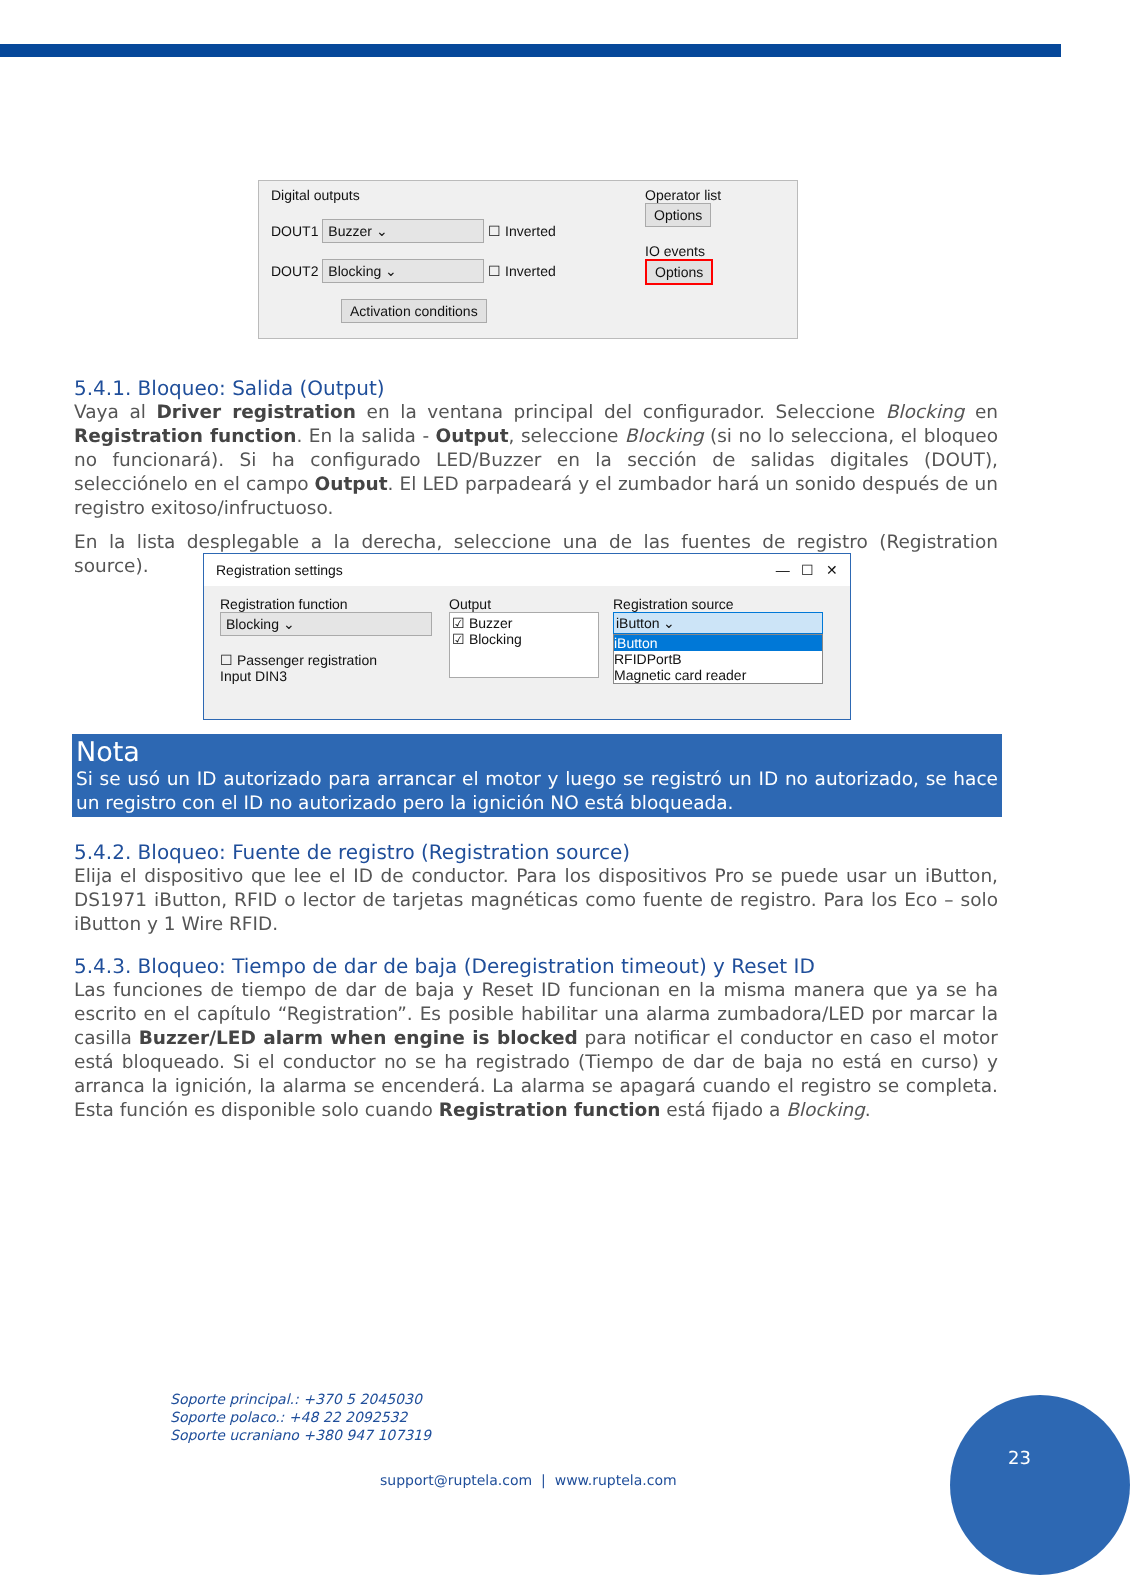Digital outputs
DOUT1 Buzzer ⌄ ☐ Inverted
DOUT2 Blocking ⌄ ☐ Inverted
Activation conditions
Operator list
Options
IO events
Options
5.4.1. Bloqueo: Salida (Output)
Vaya al Driver registration en la ventana principal del configurador. Seleccione Blocking en Registration function. En la salida - Output, seleccione Blocking (si no lo selecciona, el bloqueo no funcionará). Si ha configurado LED/Buzzer en la sección de salidas digitales (DOUT), selecciónelo en el campo Output. El LED parpadeará y el zumbador hará un sonido después de un registro exitoso/infructuoso.
En la lista desplegable a la derecha, seleccione una de las fuentes de registro (Registration source).
Registration settings — ☐ ✕
Registration function
Blocking ⌄
☐ Passenger registration
Input DIN3
Output
☑ Buzzer
☑ Blocking
Registration source
iButton ⌄
iButton
RFIDPortB
Magnetic card reader
Nota
Si se usó un ID autorizado para arrancar el motor y luego se registró un ID no autorizado, se hace un registro con el ID no autorizado pero la ignición NO está bloqueada.
5.4.2. Bloqueo: Fuente de registro (Registration source)
Elija el dispositivo que lee el ID de conductor. Para los dispositivos Pro se puede usar un iButton, DS1971 iButton, RFID o lector de tarjetas magnéticas como fuente de registro. Para los Eco – solo iButton y 1 Wire RFID.
5.4.3. Bloqueo: Tiempo de dar de baja (Deregistration timeout) y Reset ID
Las funciones de tiempo de dar de baja y Reset ID funcionan en la misma manera que ya se ha escrito en el capítulo “Registration”. Es posible habilitar una alarma zumbadora/LED por marcar la casilla Buzzer/LED alarm when engine is blocked para notificar el conductor en caso el motor está bloqueado. Si el conductor no se ha registrado (Tiempo de dar de baja no está en curso) y arranca la ignición, la alarma se encenderá. La alarma se apagará cuando el registro se completa. Esta función es disponible solo cuando Registration function está fijado a Blocking.
Soporte principal.: +370 5 2045030
Soporte polaco.: +48 22 2092532
Soporte ucraniano +380 947 107319
support@ruptela.com | www.ruptela.com
23